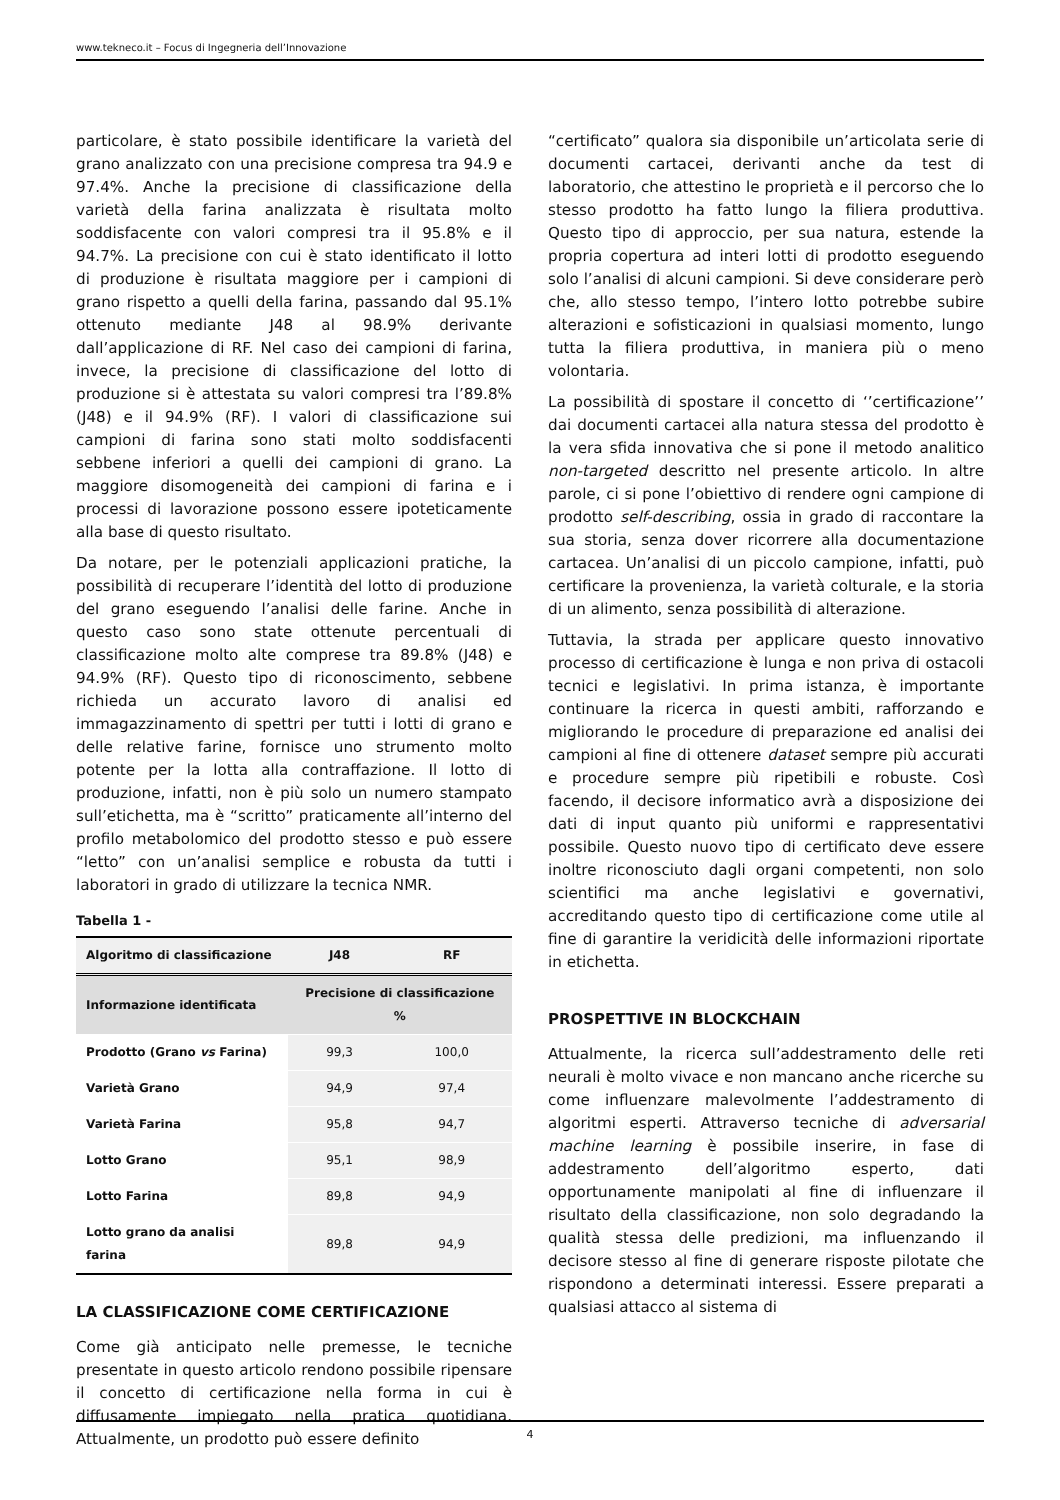www.tekneco.it – Focus di Ingegneria dell’Innovazione
particolare, è stato possibile identificare la varietà del grano analizzato con una precisione compresa tra 94.9 e 97.4%. Anche la precisione di classificazione della varietà della farina analizzata è risultata molto soddisfacente con valori compresi tra il 95.8% e il 94.7%. La precisione con cui è stato identificato il lotto di produzione è risultata maggiore per i campioni di grano rispetto a quelli della farina, passando dal 95.1% ottenuto mediante J48 al 98.9% derivante dall’applicazione di RF. Nel caso dei campioni di farina, invece, la precisione di classificazione del lotto di produzione si è attestata su valori compresi tra l’89.8% (J48) e il 94.9% (RF). I valori di classificazione sui campioni di farina sono stati molto soddisfacenti sebbene inferiori a quelli dei campioni di grano. La maggiore disomogeneità dei campioni di farina e i processi di lavorazione possono essere ipoteticamente alla base di questo risultato.
Da notare, per le potenziali applicazioni pratiche, la possibilità di recuperare l’identità del lotto di produzione del grano eseguendo l’analisi delle farine. Anche in questo caso sono state ottenute percentuali di classificazione molto alte comprese tra 89.8% (J48) e 94.9% (RF). Questo tipo di riconoscimento, sebbene richieda un accurato lavoro di analisi ed immagazzinamento di spettri per tutti i lotti di grano e delle relative farine, fornisce uno strumento molto potente per la lotta alla contraffazione. Il lotto di produzione, infatti, non è più solo un numero stampato sull’etichetta, ma è “scritto” praticamente all’interno del profilo metabolomico del prodotto stesso e può essere “letto” con un’analisi semplice e robusta da tutti i laboratori in grado di utilizzare la tecnica NMR.
Tabella 1 -
| Algoritmo di classificazione | J48 | RF |
| --- | --- | --- |
| Informazione identificata | Precisione di classificazione % | |
| Prodotto (Grano vs Farina) | 99,3 | 100,0 |
| Varietà Grano | 94,9 | 97,4 |
| Varietà Farina | 95,8 | 94,7 |
| Lotto Grano | 95,1 | 98,9 |
| Lotto Farina | 89,8 | 94,9 |
| Lotto grano da analisi farina | 89,8 | 94,9 |
LA CLASSIFICAZIONE COME CERTIFICAZIONE
Come già anticipato nelle premesse, le tecniche presentate in questo articolo rendono possibile ripensare il concetto di certificazione nella forma in cui è diffusamente impiegato nella pratica quotidiana. Attualmente, un prodotto può essere definito
“certificato” qualora sia disponibile un’articolata serie di documenti cartacei, derivanti anche da test di laboratorio, che attestino le proprietà e il percorso che lo stesso prodotto ha fatto lungo la filiera produttiva. Questo tipo di approccio, per sua natura, estende la propria copertura ad interi lotti di prodotto eseguendo solo l’analisi di alcuni campioni. Si deve considerare però che, allo stesso tempo, l’intero lotto potrebbe subire alterazioni e sofisticazioni in qualsiasi momento, lungo tutta la filiera produttiva, in maniera più o meno volontaria.
La possibilità di spostare il concetto di ‘’certificazione’’ dai documenti cartacei alla natura stessa del prodotto è la vera sfida innovativa che si pone il metodo analitico non-targeted descritto nel presente articolo. In altre parole, ci si pone l’obiettivo di rendere ogni campione di prodotto self-describing, ossia in grado di raccontare la sua storia, senza dover ricorrere alla documentazione cartacea. Un’analisi di un piccolo campione, infatti, può certificare la provenienza, la varietà colturale, e la storia di un alimento, senza possibilità di alterazione.
Tuttavia, la strada per applicare questo innovativo processo di certificazione è lunga e non priva di ostacoli tecnici e legislativi. In prima istanza, è importante continuare la ricerca in questi ambiti, rafforzando e migliorando le procedure di preparazione ed analisi dei campioni al fine di ottenere dataset sempre più accurati e procedure sempre più ripetibili e robuste. Così facendo, il decisore informatico avrà a disposizione dei dati di input quanto più uniformi e rappresentativi possibile. Questo nuovo tipo di certificato deve essere inoltre riconosciuto dagli organi competenti, non solo scientifici ma anche legislativi e governativi, accreditando questo tipo di certificazione come utile al fine di garantire la veridicità delle informazioni riportate in etichetta.
PROSPETTIVE IN BLOCKCHAIN
Attualmente, la ricerca sull’addestramento delle reti neurali è molto vivace e non mancano anche ricerche su come influenzare malevolmente l’addestramento di algoritmi esperti. Attraverso tecniche di adversarial machine learning è possibile inserire, in fase di addestramento dell’algoritmo esperto, dati opportunamente manipolati al fine di influenzare il risultato della classificazione, non solo degradando la qualità stessa delle predizioni, ma influenzando il decisore stesso al fine di generare risposte pilotate che rispondono a determinati interessi. Essere preparati a qualsiasi attacco al sistema di
4